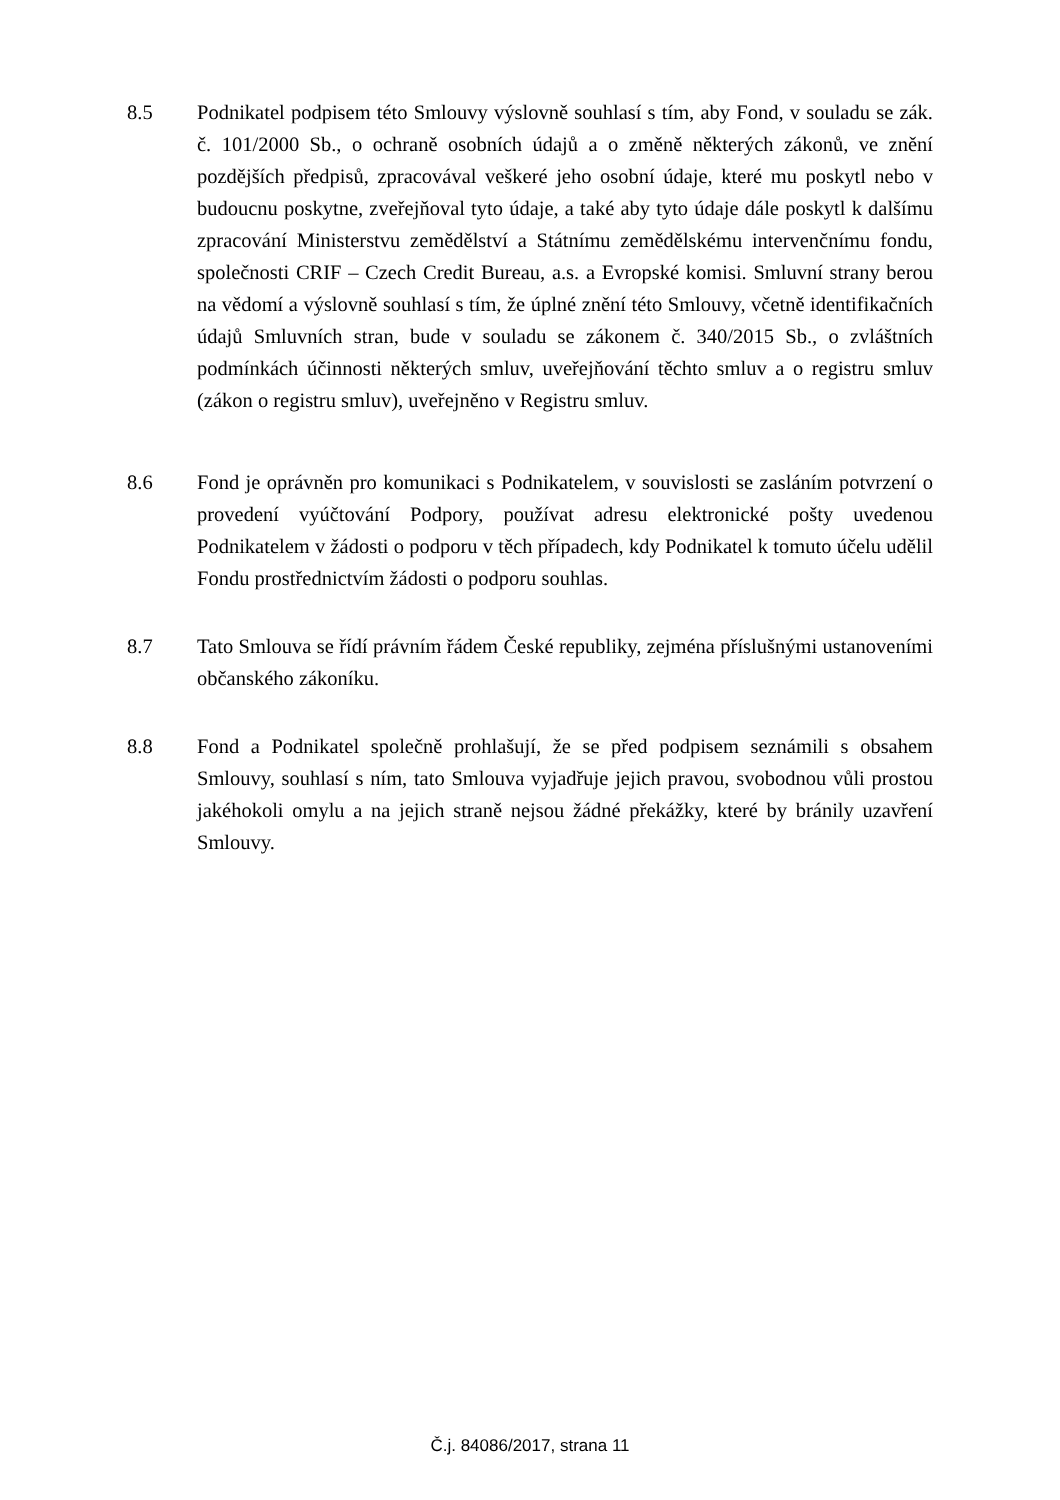8.5 Podnikatel podpisem této Smlouvy výslovně souhlasí s tím, aby Fond, v souladu se zák. č. 101/2000 Sb., o ochraně osobních údajů a o změně některých zákonů, ve znění pozdějších předpisů, zpracovával veškeré jeho osobní údaje, které mu poskytl nebo v budoucnu poskytne, zveřejňoval tyto údaje, a také aby tyto údaje dále poskytl k dalšímu zpracování Ministerstvu zemědělství a Státnímu zemědělskému intervenčnímu fondu, společnosti CRIF – Czech Credit Bureau, a.s. a Evropské komisi. Smluvní strany berou na vědomí a výslovně souhlasí s tím, že úplné znění této Smlouvy, včetně identifikačních údajů Smluvních stran, bude v souladu se zákonem č. 340/2015 Sb., o zvláštních podmínkách účinnosti některých smluv, uveřejňování těchto smluv a o registru smluv (zákon o registru smluv), uveřejněno v Registru smluv.
8.6 Fond je oprávněn pro komunikaci s Podnikatelem, v souvislosti se zasláním potvrzení o provedení vyúčtování Podpory, používat adresu elektronické pošty uvedenou Podnikatelem v žádosti o podporu v těch případech, kdy Podnikatel k tomuto účelu udělil Fondu prostřednictvím žádosti o podporu souhlas.
8.7 Tato Smlouva se řídí právním řádem České republiky, zejména příslušnými ustanoveními občanského zákoníku.
8.8 Fond a Podnikatel společně prohlašují, že se před podpisem seznámili s obsahem Smlouvy, souhlasí s ním, tato Smlouva vyjadřuje jejich pravou, svobodnou vůli prostou jakéhokoli omylu a na jejich straně nejsou žádné překážky, které by bránily uzavření Smlouvy.
Č.j. 84086/2017, strana 11